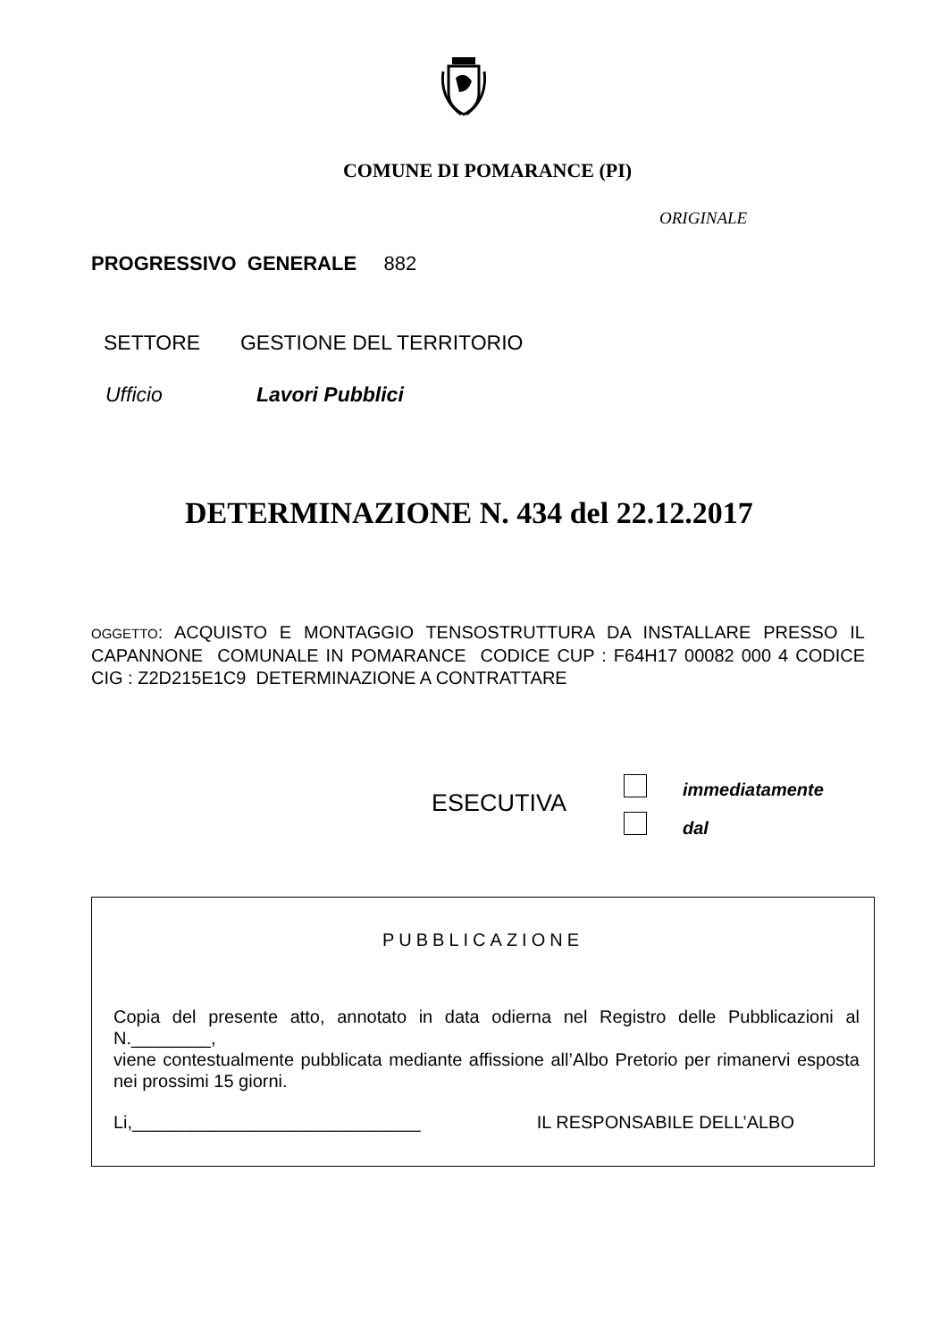COMUNE DI POMARANCE (PI)
ORIGINALE
PROGRESSIVO GENERALE 882
SETTORE GESTIONE DEL TERRITORIO
Ufficio Lavori Pubblici
DETERMINAZIONE N. 434 del 22.12.2017
OGGETTO: ACQUISTO E MONTAGGIO TENSOSTRUTTURA DA INSTALLARE PRESSO IL CAPANNONE COMUNALE IN POMARANCE CODICE CUP : F64H17 00082 000 4 CODICE CIG : Z2D215E1C9 DETERMINAZIONE A CONTRATTARE
ESECUTIVA immediatamente
dal
PUBBLICAZIONE
Copia del presente atto, annotato in data odierna nel Registro delle Pubblicazioni al N.________,
viene contestualmente pubblicata mediante affissione all’Albo Pretorio per rimanervi esposta nei prossimi 15 giorni.
Li,_____________________________ IL RESPONSABILE DELL’ALBO